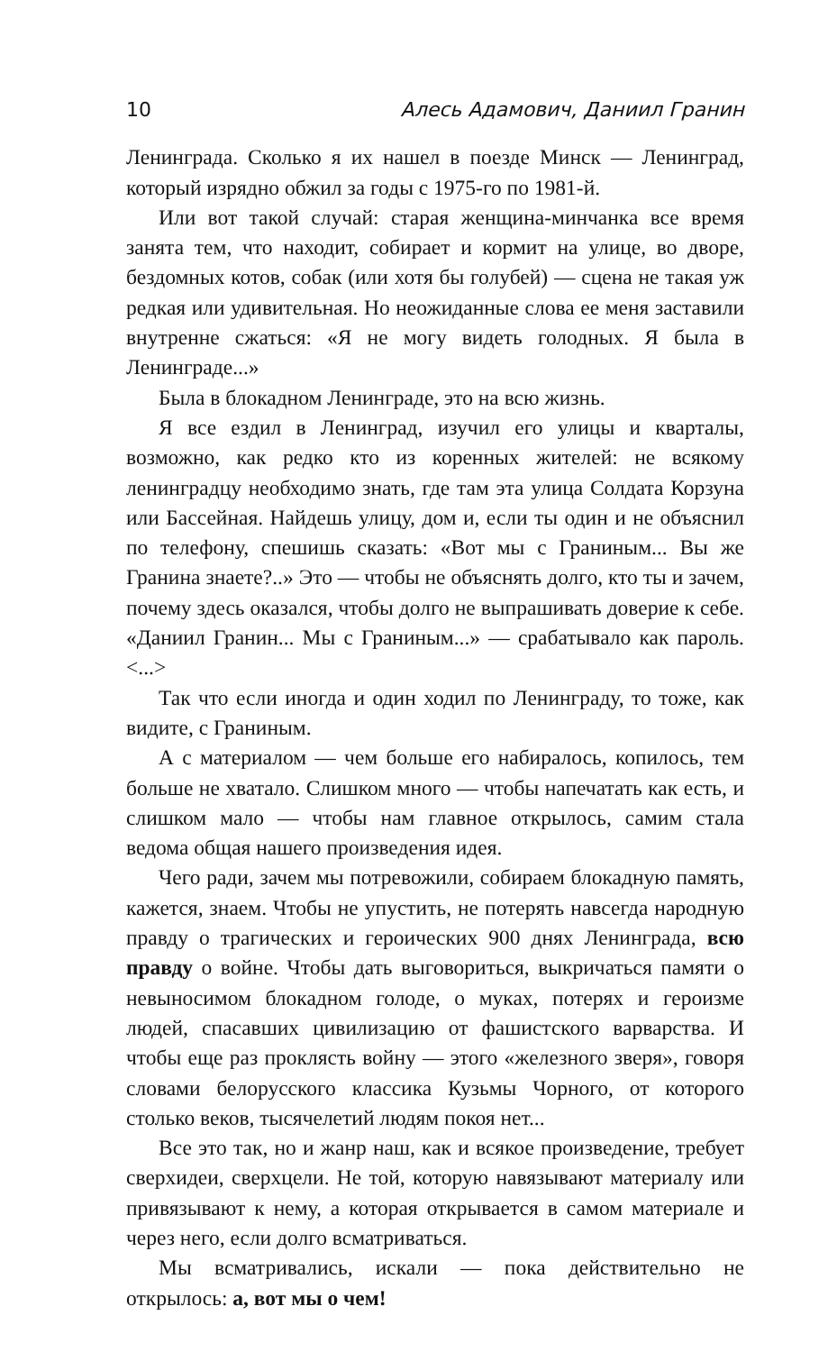10 Алесь Адамович, Даниил Гранин
Ленинграда. Сколько я их нашел в поезде Минск — Ленинград, который изрядно обжил за годы с 1975-го по 1981-й.
Или вот такой случай: старая женщина-минчанка все время занята тем, что находит, собирает и кормит на улице, во дворе, бездомных котов, собак (или хотя бы голубей) — сцена не такая уж редкая или удивительная. Но неожиданные слова ее меня заставили внутренне сжаться: «Я не могу видеть голодных. Я была в Ленинграде...»
Была в блокадном Ленинграде, это на всю жизнь.
Я все ездил в Ленинград, изучил его улицы и кварталы, возможно, как редко кто из коренных жителей: не всякому ленинградцу необходимо знать, где там эта улица Солдата Корзуна или Бассейная. Найдешь улицу, дом и, если ты один и не объяснил по телефону, спешишь сказать: «Вот мы с Граниным... Вы же Гранина знаете?..» Это — чтобы не объяснять долго, кто ты и зачем, почему здесь оказался, чтобы долго не выпрашивать доверие к себе. «Даниил Гранин... Мы с Граниным...» — срабатывало как пароль. <...>
Так что если иногда и один ходил по Ленинграду, то тоже, как видите, с Граниным.
А с материалом — чем больше его набиралось, копилось, тем больше не хватало. Слишком много — чтобы напечатать как есть, и слишком мало — чтобы нам главное открылось, самим стала ведома общая нашего произведения идея.
Чего ради, зачем мы потревожили, собираем блокадную память, кажется, знаем. Чтобы не упустить, не потерять навсегда народную правду о трагических и героических 900 днях Ленинграда, всю правду о войне. Чтобы дать выговориться, выкричаться памяти о невыносимом блокадном голоде, о муках, потерях и героизме людей, спасавших цивилизацию от фашистского варварства. И чтобы еще раз проклясть войну — этого «железного зверя», говоря словами белорусского классика Кузьмы Чорного, от которого столько веков, тысячелетий людям покоя нет...
Все это так, но и жанр наш, как и всякое произведение, требует сверхидеи, сверхцели. Не той, которую навязывают материалу или привязывают к нему, а которая открывается в самом материале и через него, если долго всматриваться.
Мы всматривались, искали — пока действительно не открылось: а, вот мы о чем!